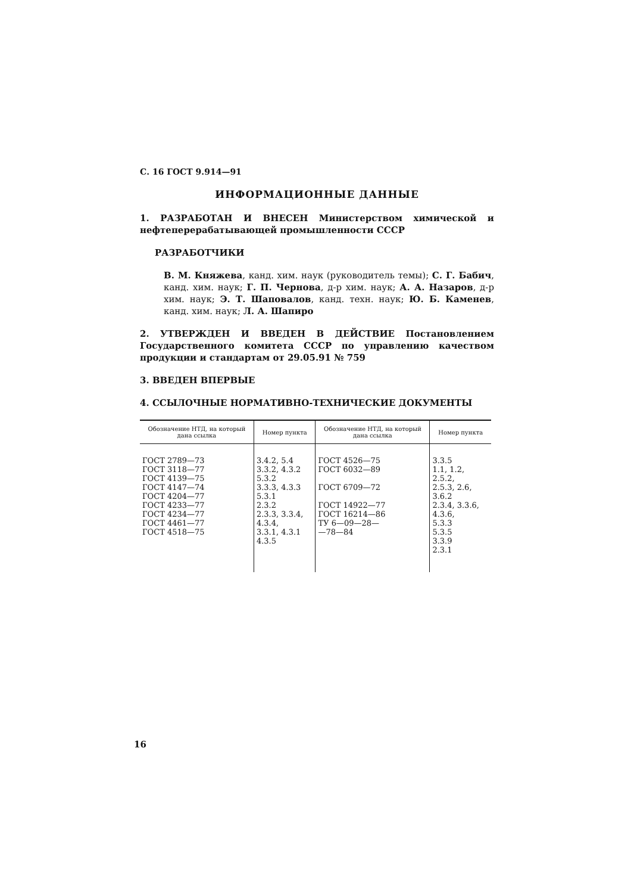С. 16 ГОСТ 9.914—91
ИНФОРМАЦИОННЫЕ ДАННЫЕ
1. РАЗРАБОТАН И ВНЕСЕН Министерством химической и нефтеперерабатывающей промышленности СССР
РАЗРАБОТЧИКИ
В. М. Княжева, канд. хим. наук (руководитель темы); С. Г. Бабич, канд. хим. наук; Г. П. Чернова, д-р хим. наук; А. А. Назаров, д-р хим. наук; Э. Т. Шаповалов, канд. техн. наук; Ю. Б. Каменев, канд. хим. наук; Л. А. Шапиро
2. УТВЕРЖДЕН И ВВЕДЕН В ДЕЙСТВИЕ Постановлением Государственного комитета СССР по управлению качеством продукции и стандартам от 29.05.91 № 759
3. ВВЕДЕН ВПЕРВЫЕ
4. ССЫЛОЧНЫЕ НОРМАТИВНО-ТЕХНИЧЕСКИЕ ДОКУМЕНТЫ
| Обозначение НТД, на который дана ссылка | Номер пункта | Обозначение НТД, на который дана ссылка | Номер пункта |
| --- | --- | --- | --- |
| ГОСТ 2789—73 ГОСТ 3118—77 ГОСТ 4139—75 ГОСТ 4147—74 ГОСТ 4204—77 ГОСТ 4233—77 ГОСТ 4234—77 ГОСТ 4461—77 ГОСТ 4518—75 | 3.4.2, 5.4 3.3.2, 4.3.2 5.3.2 3.3.3, 4.3.3 5.3.1 2.3.2 2.3.3, 3.3.4, 4.3.4, 3.3.1, 4.3.1 4.3.5 | ГОСТ 4526—75 ГОСТ 6032—89 ГОСТ 6709—72 ГОСТ 14922—77 ГОСТ 16214—86 ТУ 6—09—28— —78—84 | 3.3.5 1.1, 1.2, 2.5.2, 2.5.3, 2.6, 3.6.2 2.3.4, 3.3.6, 4.3.6, 5.3.3 5.3.5 3.3.9 2.3.1 |
16